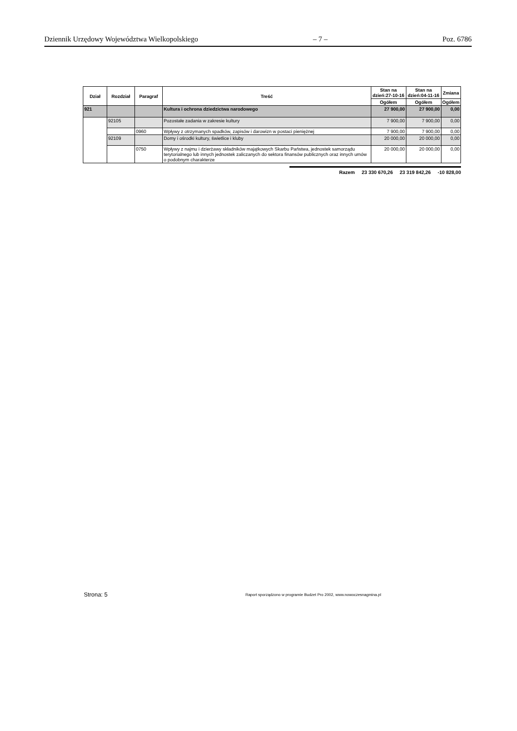Dziennik Urzędowy Województwa Wielkopolskiego – 7 – Poz. 6786
| Dział | Rozdział | Paragraf | Treść | Stan na dzień:27-10-16 | Stan na dzień:04-11-16 | Zmiana |
| --- | --- | --- | --- | --- | --- | --- |
| | | | | Ogółem | Ogółem | Ogółem |
| 921 | | | Kultura i ochrona dziedzictwa narodowego | 27 900,00 | 27 900,00 | 0,00 |
| | 92105 | | Pozostałe zadania w zakresie kultury | 7 900,00 | 7 900,00 | 0,00 |
| | | 0960 | Wpływy z otrzymanych spadków, zapisów i darowizn w postaci pieniężnej | 7 900,00 | 7 900,00 | 0,00 |
| | 92109 | | Domy i ośrodki kultury, świetlice i kluby | 20 000,00 | 20 000,00 | 0,00 |
| | | 0750 | Wpływy z najmu i dzierżawy składników majątkowych Skarbu Państwa, jednostek samorządu terytorialnego lub innych jednostek zaliczanych do sektora finansów publicznych oraz innych umów o podobnym charakterze | 20 000,00 | 20 000,00 | 0,00 |
Razem 23 330 670,26 23 319 842,26 -10 828,00
Strona: 5 Raport sporządzono w programie Budzet Pro 2002, www.nowoczesnagmina.pl